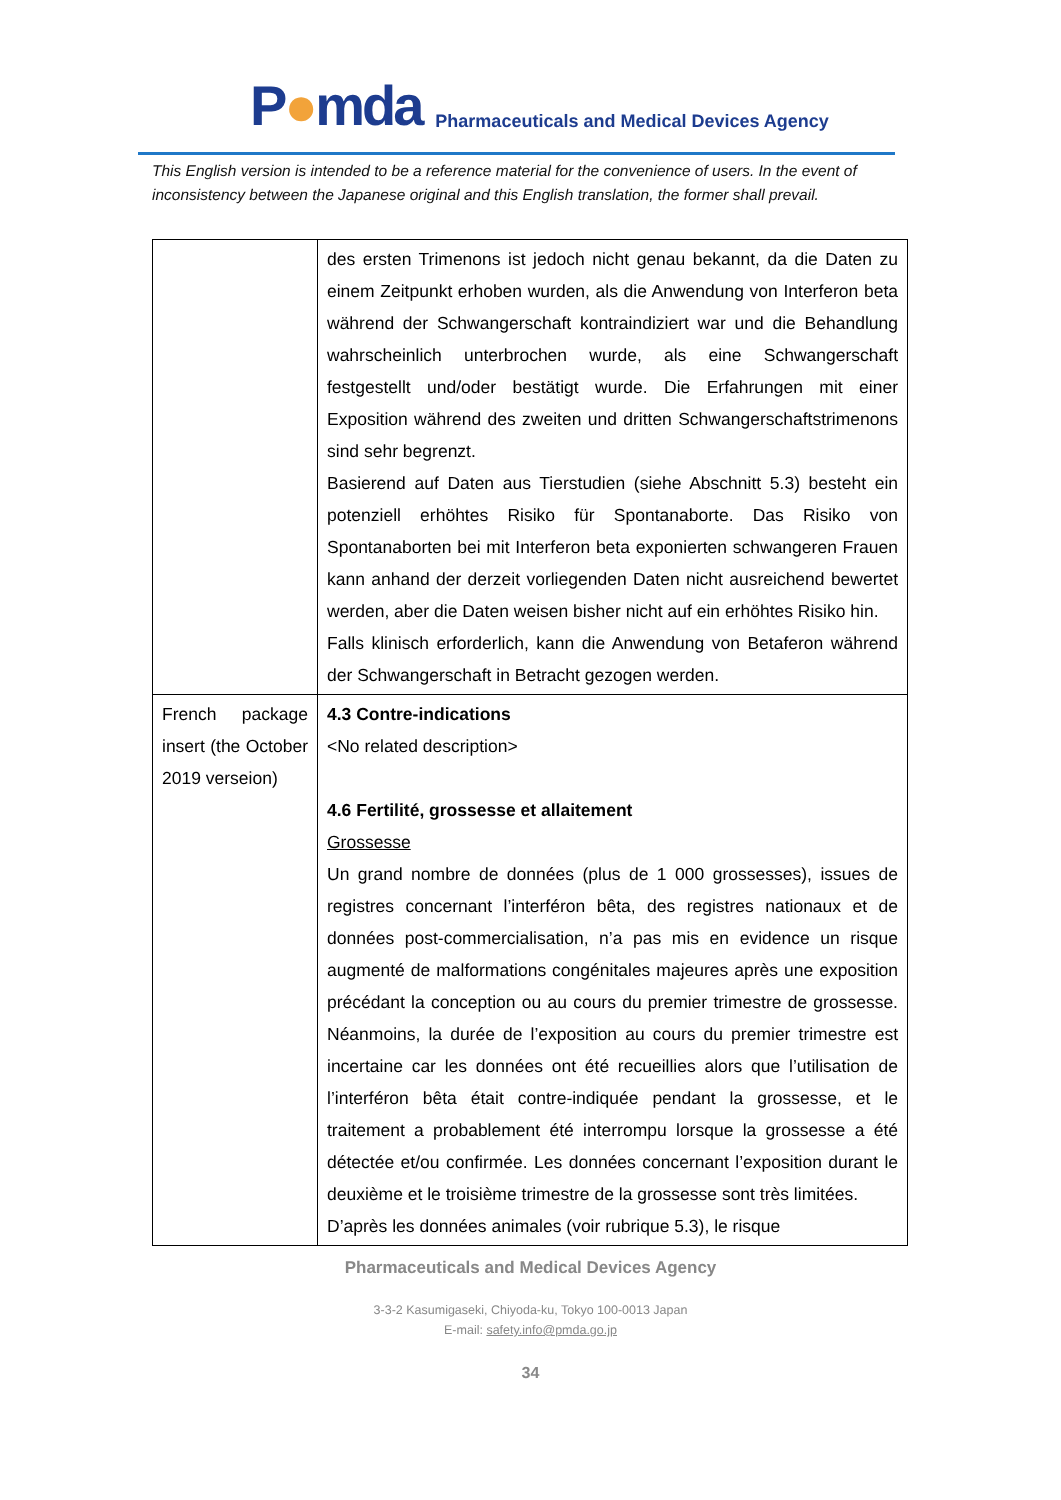P●mda
Pharmaceuticals and Medical Devices Agency
This English version is intended to be a reference material for the convenience of users. In the event of inconsistency between the Japanese original and this English translation, the former shall prevail.
| | des ersten Trimenons ist jedoch nicht genau bekannt, da die Daten zu einem Zeitpunkt erhoben wurden, als die Anwendung von Interferon beta während der Schwangerschaft kontraindiziert war und die Behandlung wahrscheinlich unterbrochen wurde, als eine Schwangerschaft festgestellt und/oder bestätigt wurde. Die Erfahrungen mit einer Exposition während des zweiten und dritten Schwangerschaftstrimenons sind sehr begrenzt. Basierend auf Daten aus Tierstudien (siehe Abschnitt 5.3) besteht ein potenziell erhöhtes Risiko für Spontanaborte. Das Risiko von Spontanaborten bei mit Interferon beta exponierten schwangeren Frauen kann anhand der derzeit vorliegenden Daten nicht ausreichend bewertet werden, aber die Daten weisen bisher nicht auf ein erhöhtes Risiko hin. Falls klinisch erforderlich, kann die Anwendung von Betaferon während der Schwangerschaft in Betracht gezogen werden. |
| French package insert (the October 2019 verseion) | 4.3 Contre-indications <No related description> 4.6 Fertilité, grossesse et allaitement Grossesse Un grand nombre de données (plus de 1 000 grossesses), issues de registres concernant l’interféron bêta, des registres nationaux et de données post-commercialisation, n’a pas mis en evidence un risque augmenté de malformations congénitales majeures après une exposition précédant la conception ou au cours du premier trimestre de grossesse. Néanmoins, la durée de l’exposition au cours du premier trimestre est incertaine car les données ont été recueillies alors que l’utilisation de l’interféron bêta était contre-indiquée pendant la grossesse, et le traitement a probablement été interrompu lorsque la grossesse a été détectée et/ou confirmée. Les données concernant l’exposition durant le deuxième et le troisième trimestre de la grossesse sont très limitées. D’après les données animales (voir rubrique 5.3), le risque |
Pharmaceuticals and Medical Devices Agency
3-3-2 Kasumigaseki, Chiyoda-ku, Tokyo 100-0013 Japan
E-mail: safety.info@pmda.go.jp
34